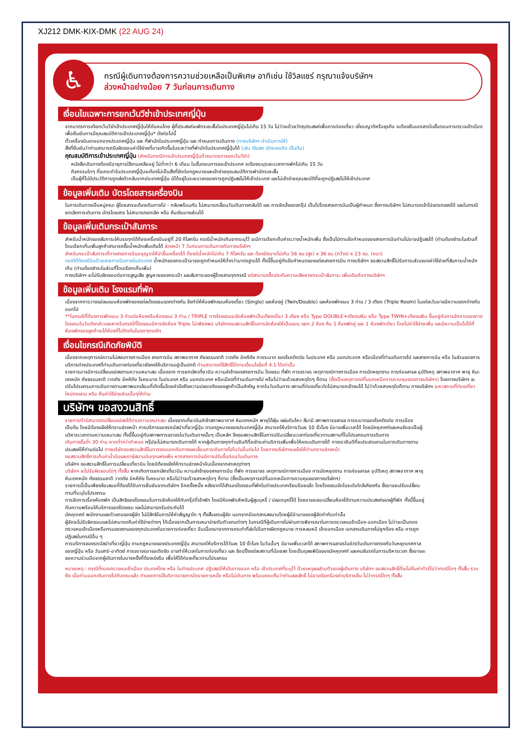XJ212 DMK-KIX-DMK (22 AUG 24)
♿
กรณีผู้เดินทางต้องการความช่วยเหลือเป็นพิเศษ อาทิเช่น ใช้วิลแชร์ กรุณาแจ้งบริษัทฯ
ล่วงหน้าอย่างน้อย 7 วันก่อนการเดินทาง
เงื่อนไขเฉพาะการยกเว้นวีซ่าเข้าประเทศญี่ปุ่น
จากมาตรการเดียกเว้นวีซ่าเข้าประเทศญี่ปุ่นให้กับคนไทย ผู้ที่ประสงค์จะพักระยะสั้นในประเทศญี่ปุ่นไม่เกิน 15 วัน ไม่ว่าจะด้วยวัตถุประสงค์เพื่อการท่องเที่ยว เยี่ยมญาติหรือธุรกิจ จะต้องยืนเอกสารในขั้นตอนการตรวจเข้าเมือง เพื่อยืนยันการมีคุณสมบัติการเข้าประเทศญี่ปุ่น* ดังต่อไปนี้
ตั๋วเครื่องบินขาออกจากประเทศญี่ปุ่น และ ที่พำนักในประเทศญี่ปุ่น และ กำหนดการเดินทาง (ทางบริษัทฯ ดำเนินการให้)
สิ่งที่ยืนยันว่าท่านสามารถรับผิดชอบค่าใช้จ่ายที่อาจเกิดขึ้นในระหว่างที่พำนักในประเทศญี่ปุ่นได้ (เช่น เงินสด บัตรเครดิต เป็นต้น)
คุณสมบัติการเข้าประเทศญี่ปุ่น (สำหรับกรณีการเข้าประเทศญี่ปุ่นด้วยมาตรการยกเว้นวีซ่า)
หนังสือเดินทางต้องมีอายุการใช้งานเหลืออยู่ ไม่ต่ำกว่า 6 เดือน ในขั้นตอนการขอเข้าประเทศ จะต้องระบุระยะเวลาการพักไม่เกิน 15 วัน
กิจกรรมใดๆ ที่จะกระทำในประเทศญี่ปุ่นจะต้องไม่เป็นสิ่งที่ขัดต่อกฎหมายและเข้าข่ายคุณสมบัติการพำนักระยะสั้น
เป็นผู้ที่ไม่มีประวัติการถูกส่งตัวกลับจากประเทศญี่ปุ่น มิได้อยู่ในระยะเวลาของการถูกปฏิเสธไม่ให้เข้าประเทศ และไม่เข้าข่ายคุณสมบัติที่จะถูกปฏิเสธไม่ให้เข้าประเทศ
ข้อมูลเพิ่มเติม บัตรโดยสารเครื่องบิน
ในการเดินทางเป็นหมู่คณะ ผู้โดยสารจะต้องเดินทางไป - กลับพร้อมกัน ไม่สามารถเลื่อนวันเดินทางกลับได้ และ การจัดนั่งของกรุ๊ป เป็นไปโดยสายการบินเป็นผู้กำหนด ซึ่งทางบริษัทฯ ไม่สามารถเข้าไปแทรกแซงได้ และในกรณียกเลิกการเดินทาง บัตรโดยสาร ไม่สามารถยกเลิก หรือ คืนเงินบางส่วนได้
ข้อมูลเพิ่มเติมกระเป๋าสัมภาระ
สำหรับน้ำหนักของสัมภาระให้บรรทุกใต้ท้องเครื่องบินอยู่ที่ 20 กิโลกรัม กรณีน้ำหนักเกินจากระบุไว้ จะมีการเรียกเก็บค่าระวางน้ำหนักเพิ่ม ซึ่งเป็นไปตามข้อกำหนดของสายการบินท่านไม่อาจปฏิเสธได้ (ท่านต้องชำระในส่วนที่โดนเรียกเก็บเพิ่มลูกค้าสามารถซื้อน้ำหนักเพิ่มเติมได้ ล่วงหน้า 7 วันก่อนการเดินทางกับทางบริษัทฯ
สำหรับกระเป๋าสัมภาระที่ทางสายการบินอนุญาตให้นำขึ้นเครื่องได้ ต้องมีน้ำหนักไม่เกิน 7 กิโลกรัม และ ต้องมีขนาดไม่เกิน 56 ซม.(สูง) x 36 ซม.(กว้าง) x 23 ซม. (หนา)
กรณีที่ต้องมีบินด้วยสายการบินภายในประเทศ น้ำหนักของกระเป๋าอาจจะถูกกำหนดให้ต่ำกว่ามาตรฐานได้ ทั้งนี้ขึ้นอยู่กับข้อกำหนดของแต่ละสายการบิน ทางบริษัทฯ ขอสงวนสิทธิ์ไม่รับภาระส่วนของค่าใช้จ่ายที่สัมภาระน้ำหนักเกิน (ท่านต้องชำระในส่วนที่โดนเรียกเก็บเพิ่ม)
ทางบริษัทฯ จะไม่รับผิดชอบต่อการสูญเสีย สูญหายของกระเป๋า และสัมภาระของผู้โดยสารทุกกรณี แต่สามารถซื้อประกันความเสียหายกระเป๋าสัมภาระ เพิ่มเติมกับทางบริษัทฯ
ข้อมูลเพิ่มเติม โรงแรมที่พัก
เนื่องจากการวางแปลนแบบห้องพักของแต่ละโรงแรมแตกต่างกัน จึงทำให้ห้องพักแบบห้องเดี่ยว (Single) และห้องคู่ (Twin/Double) และห้องพักแบบ 3 ท่าน / 3 เตียง (Triple Room) ในแต่ละวันอาจมีความแตกต่างกันออกไป
**ในกรณีที่ต้องการพักแบบ 3 ท่านต่อห้องหรือห้องแบบ 3 ท่าน / TRIPLE ทางโรงแรมจะจัดห้องพักเป็นเตียงเดี่ยว 3 เตียง หรือ Type DOUBLE+เตียงเสริม หรือ Type TWIN+เตียงเสริม ขึ้นอยู่กับการจัดการของทางโรงแรมในวันดังกล่าวและหากในกรณีที่โรงแรมมีการจัดห้อง Triple ไม่เพียงพอ บริษัทฯขอสงวนสิทธิ์ในการจัดห้องให้เป็นแบบ แยก 2 ห้อง คือ 1 ห้องพักคู่ และ 1 ห้องพักเดียว โดยไม่ค่าใช้จ่ายเพิ่ม และมีความเป็นไปได้ที่ห้องพักของลูกค้าจะได้ห้องที่ไม่ติดกันในทุกๆกรณีฯ
เงื่อนไขกรณีเกิดภัยพิบัติ
เนื่องจากเหตุการณ์ความไม่สงบทางการเมือง สายการบิน สภาพอากาศ ภัยธรรมชาติ วาตภัย อัคคีภัย การระบาด ของโรคติดต่อ ในประเทศ หรือ นอกประเทศ หรือเมืองที่ท่านเดินทางไป และสายการบิน หรือ ในส่วนของการบริการต่างประเทศที่ท่านเดินทางท่องเที่ยวยังคงให้บริการอยู่เป็นปกติ ท่านสามารถใช้สิทธิ์ได้ตามเงื่อนไขข้อที่ 4.1 ได้เท่านั้น
รายการอาจมีการเปลี่ยนแปลงตามความเหมาะสม เนื่องจาก การยกเลิกเที่ยวบิน ความล่าช้าของสายการบิน โรงแรม ที่พัก การจราจร เหตุการณ์ทางการเมือง การนัดหยุดงาน การก่อจลาจล อุบัติเหตุ สภาพอากาศ พายุ หิมะตกหนัก ภัยธรรมชาติ วาตภัย อัคคีภัย โรคระบาด ในประเทศ หรือ นอกประเทศ หรือเมืองที่ท่านเดินทางไป หรือไม่ว่าจะด้วยสาเหตุใดๆ ก็ตาม (ซึ่งเป็นเหตุการณ์ที่นอกเหนือการควบคุมของทางบริษัทฯ) โดยทางบริษัทฯ จะปรับโปรแกรมการเดินทางตามสภาพแวดล้อมที่เกิดขึ้นโดยคำนึงถึงความปลอดภัยของลูกค้าเป็นสำคัญ หากในวันเดินทาง สถานที่ท่องเที่ยวใดไม่สามารถเข้าชมได้ ไม่ว่าด้วยสาเหตุใดก็ตาม ทางบริษัทฯ จะหาสถานที่ท่องเที่ยวใหม่ทดแทน หรือ คืนค่าใช้จ่ายส่วนนั้นๆให้ท่าน
บริษัทฯ ขอสงวนสิทธิ์
รายการทัวร์สามารถเปลี่ยนแปลงได้ตามความเหมาะสม เนื่องจากเที่ยวบินล่าช้าสภาพอากาศ หิมะตกหนัก พายุไต้ฝุ่น แผ่นดินไหว สึนามิ สภาพการจลาจล การระบาดของโรคติดต่อ การเมือง เป็นต้น โดยมิต้องแจ้งให้ทราบล่วงหน้า การบริการของรถบัสนำเที่ยวญี่ปุ่น ตามกฎหมายของประเทศญี่ปุ่น สามารถให้บริการวันละ 10 ชั่วโมง มิอาจเพิ่มเวลาได้ โดยมัคคุเทศก์และคนขับจะเป็นผู้บริหารเวลาตามความเหมาะสม ทั้งนี้ขึ้นอยู่กับสภาพการจราจรในวันเดินทางนั้นๆ เป็นหลัก จึงขอสงวนสิทธิ์ในการปรับเปลี่ยนเวลาท่องเที่ยวตามสถานที่ในโปรแกรมการเดินทาง
เดินทางขั้นต่ำ 30 ท่าน หากต่ำกว่ากำหนด กรุ๊ปจะไม่สามารถเดินทางได้ หากผู้เดินทางทุกท่านยินดีที่จะชำระค่าบริการเพิ่มเพื่อให้คณะเดินทางได้ ทางเรายินดีที่จะประสานงานในการเดินทางตามประสงค์ให้ท่านต่อไป ทางบริษัทขอสงวนสิทธิ์ในการงดออกเดินทางและเลื่อนการเดินทางไปในวันอื่นต่อไป โดยทางบริษัทฯจะแจ้งให้ท่านทราบล่วงหน้า
ขอสงวนสิทธิ์การเก็บค่าน้ำมันและภาษีสนามบินทุกแห่งเพิ่ม หากสายการบินมีการปรับขึ้นก่อนวันเดินทาง
บริษัทฯ ขอสงวนสิทธิ์ในการเปลี่ยนเที่ยวบิน โดยมิต้องแจ้งให้ทราบล่วงหน้าอันเนื่องจากสาเหตุต่างๆ
บริษัทฯ จะไม่รับผิดชอบใดๆ ทั้งสิ้น หากเกิดการยกเลิกเที่ยวบิน ความล่าช้าของสายการบิน ที่พัก การจราจร เหตุการณ์ทางการเมือง การนัดหยุดงาน การก่อจลาจล อุบัติเหตุ สภาพอากาศ พายุ หิมะตกหนัก ภัยธรรมชาติ วาตภัย อัคคีภัย โรคระบาด หรือไม่ว่าจะด้วยสาเหตุใดๆ ก็ตาม (ซึ่งเป็นเหตุการณ์ที่นอกเหนือการควบคุมของทางบริษัทฯ)
รายการนี้เป็นเพียงข้อเสนอที่ต้องได้รับการยืนยันจากบริษัทฯ อีกครั้งหนึ่ง หลังจากได้สำรองโรงแรมที่พักในต่างประเทศเรียบร้อยแล้ว โดยโรงแรมจัดในระดับใกล้เคียงกัน ซึ่งอาจจะปรับเปลี่ยนตามที่ระบุในโปรแกรม
การจัดการเรื่องห้องพัก เป็นสิทธิของโรงแรมในการจัดห้องให้กับกรุ๊ปที่เข้าพัก โดยมีห้องพักสำหรับผู้สูบบุหรี่ / ปลอดบุหรี่ได้ โดยอาจจะขอเปลี่ยนห้องได้ตามความประสงค์ของผู้ที่พัก ทั้งนี้ขึ้นอยู่กับความพร้อมให้บริการของโรงแรม และไม่สามารถรับประกันได้
มัคคุเทศก์ พนักงานและตัวแทนของผู้จัด ไม่มีสิทธิในการให้คำสัญญาใด ๆ ทั้งสิ้นแทนผู้จัด นอกจากมีเอกสารลงนามโดยผู้มีอำนาจของผู้จัดกำกับเท่านั้น
ผู้จัดจะไม่รับผิดชอบและไม่สามารถคืนค่าใช้จ่ายต่างๆ ได้เนื่องจากเป็นการเหมาจ่ายกับตัวแทนต่างๆ ในกรณีที่ผู้เดินทางไม่ผ่านการพิจารณาในการตรวจคนเข้าเมือง-ออกเมือง ไม่ว่าจะเป็นกองตรวจคนเข้าเมืองหรือกรมแรงงานของทุกประเทศในรายการท่องเที่ยว อันเนื่องมาจากการกระทำที่ส่อไปในทางผิดกฎหมาย การหลบหนี เข้าออกเมือง เอกสารเดินทางไม่ถูกต้อง หรือ การถูกปฏิเสธในกรณีอื่น ๆ
การบริการของรถบัสนำเที่ยวญี่ปุ่น ตามกฎหมายของประเทศญี่ปุ่น สามารถให้บริการได้วันละ 10 ชั่วโมง ในวันนั้นๆ มิอาจเพิ่มเวลาได้ สภาพการจลาจรในช่วงวันเดินทางตรงกับวันหยุดเทศกาลของญี่ปุ่น หรือ วันเสาร์-อาทิตย์ การจราจรอาจจะติดขัด อาจทำให้เวลาในการท่องเที่ยว และ ช้อปปิ้งแต่ละสถานที่น้อยลง โดยเป็นดุลยพินิจของมัคคุเทศก์ และคนขับรถในการบริหารเวลา ซึ่งอาจจะขอความร่วมมือจากผู้เดินทางในบางครั้งที่ต้องเร่งรีบ เพื่อให้ได้ท่องเที่ยวตามโปรแกรม
หมายเหตุ : กรณีที่กองตรวจคนเข้าเมือง ประเทศไทย หรือ ในต่างประเทศ ปฏิเสธมิให้เดินทางออก หรือ เข้าประเทศที่ระบุไว้ ด้วยเหตุผลส่วนตัวของผู้เดินทาง บริษัทฯ ขอสงวนสิทธิ์ที่จะไม่คืนค่าทัวร์ไม่ว่ากรณีใดๆ ทั้งสิ้น รวมถึง เมื่อท่านออกเดินทางไปกับคณะแล้ว ท่านงดการใช้บริการรายการใดรายการหนึ่ง หรือไม่เดินทาง พร้อมคณะถือว่าท่านสละสิทธิ์ ไม่อาจเรียกร้องค่าบริการคืน ไม่ว่ากรณีใดๆ ทั้งสิ้น